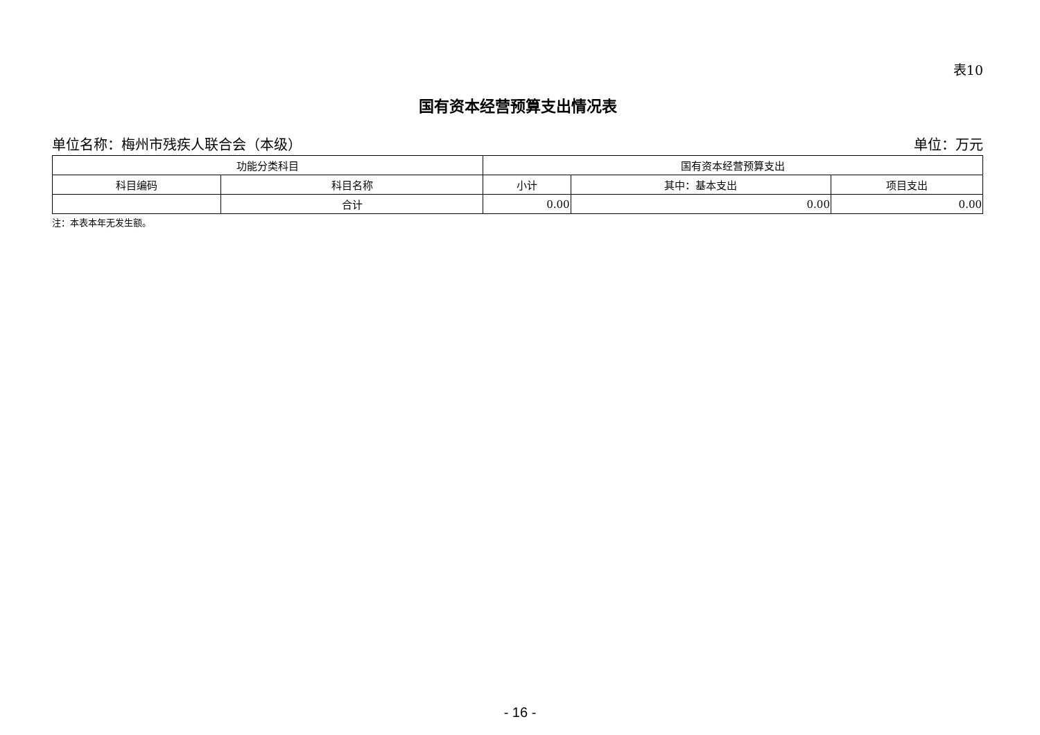表10
国有资本经营预算支出情况表
单位名称：梅州市残疾人联合会（本级） 单位：万元
| 功能分类科目 | | 国有资本经营预算支出 | | |
| --- | --- | --- | --- | --- |
| 科目编码 | 科目名称 | 小计 | 其中：基本支出 | 项目支出 |
| | 合计 | 0.00 | 0.00 | 0.00 |
注：本表本年无发生额。
- 16 -